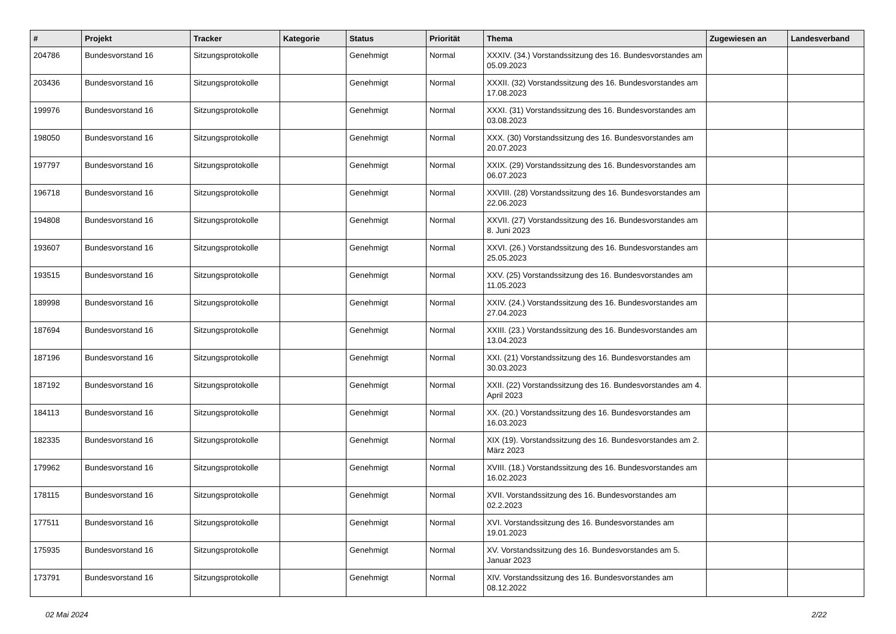| # | Projekt | Tracker | Kategorie | Status | Priorität | Thema | Zugewiesen an | Landesverband |
| --- | --- | --- | --- | --- | --- | --- | --- | --- |
| 204786 | Bundesvorstand 16 | Sitzungsprotokolle | | Genehmigt | Normal | XXXIV. (34.) Vorstandssitzung des 16. Bundesvorstandes am 05.09.2023 | | |
| 203436 | Bundesvorstand 16 | Sitzungsprotokolle | | Genehmigt | Normal | XXXII. (32) Vorstandssitzung des 16. Bundesvorstandes am 17.08.2023 | | |
| 199976 | Bundesvorstand 16 | Sitzungsprotokolle | | Genehmigt | Normal | XXXI. (31) Vorstandssitzung des 16. Bundesvorstandes am 03.08.2023 | | |
| 198050 | Bundesvorstand 16 | Sitzungsprotokolle | | Genehmigt | Normal | XXX. (30) Vorstandssitzung des 16. Bundesvorstandes am 20.07.2023 | | |
| 197797 | Bundesvorstand 16 | Sitzungsprotokolle | | Genehmigt | Normal | XXIX. (29) Vorstandssitzung des 16. Bundesvorstandes am 06.07.2023 | | |
| 196718 | Bundesvorstand 16 | Sitzungsprotokolle | | Genehmigt | Normal | XXVIII. (28) Vorstandssitzung des 16. Bundesvorstandes am 22.06.2023 | | |
| 194808 | Bundesvorstand 16 | Sitzungsprotokolle | | Genehmigt | Normal | XXVII. (27) Vorstandssitzung des 16. Bundesvorstandes am 8. Juni 2023 | | |
| 193607 | Bundesvorstand 16 | Sitzungsprotokolle | | Genehmigt | Normal | XXVI. (26.) Vorstandssitzung des 16. Bundesvorstandes am 25.05.2023 | | |
| 193515 | Bundesvorstand 16 | Sitzungsprotokolle | | Genehmigt | Normal | XXV. (25) Vorstandssitzung des 16. Bundesvorstandes am 11.05.2023 | | |
| 189998 | Bundesvorstand 16 | Sitzungsprotokolle | | Genehmigt | Normal | XXIV. (24.) Vorstandssitzung des 16. Bundesvorstandes am 27.04.2023 | | |
| 187694 | Bundesvorstand 16 | Sitzungsprotokolle | | Genehmigt | Normal | XXIII. (23.) Vorstandssitzung des 16. Bundesvorstandes am 13.04.2023 | | |
| 187196 | Bundesvorstand 16 | Sitzungsprotokolle | | Genehmigt | Normal | XXI. (21) Vorstandssitzung des 16. Bundesvorstandes am 30.03.2023 | | |
| 187192 | Bundesvorstand 16 | Sitzungsprotokolle | | Genehmigt | Normal | XXII. (22) Vorstandssitzung des 16. Bundesvorstandes am 4. April 2023 | | |
| 184113 | Bundesvorstand 16 | Sitzungsprotokolle | | Genehmigt | Normal | XX. (20.) Vorstandssitzung des 16. Bundesvorstandes am 16.03.2023 | | |
| 182335 | Bundesvorstand 16 | Sitzungsprotokolle | | Genehmigt | Normal | XIX (19). Vorstandssitzung des 16. Bundesvorstandes am 2. März 2023 | | |
| 179962 | Bundesvorstand 16 | Sitzungsprotokolle | | Genehmigt | Normal | XVIII. (18.) Vorstandssitzung des 16. Bundesvorstandes am 16.02.2023 | | |
| 178115 | Bundesvorstand 16 | Sitzungsprotokolle | | Genehmigt | Normal | XVII. Vorstandssitzung des 16. Bundesvorstandes am 02.2.2023 | | |
| 177511 | Bundesvorstand 16 | Sitzungsprotokolle | | Genehmigt | Normal | XVI. Vorstandssitzung des 16. Bundesvorstandes am 19.01.2023 | | |
| 175935 | Bundesvorstand 16 | Sitzungsprotokolle | | Genehmigt | Normal | XV. Vorstandssitzung des 16. Bundesvorstandes am 5. Januar 2023 | | |
| 173791 | Bundesvorstand 16 | Sitzungsprotokolle | | Genehmigt | Normal | XIV. Vorstandssitzung des 16. Bundesvorstandes am 08.12.2022 | | |
02 Mai 2024 2/22